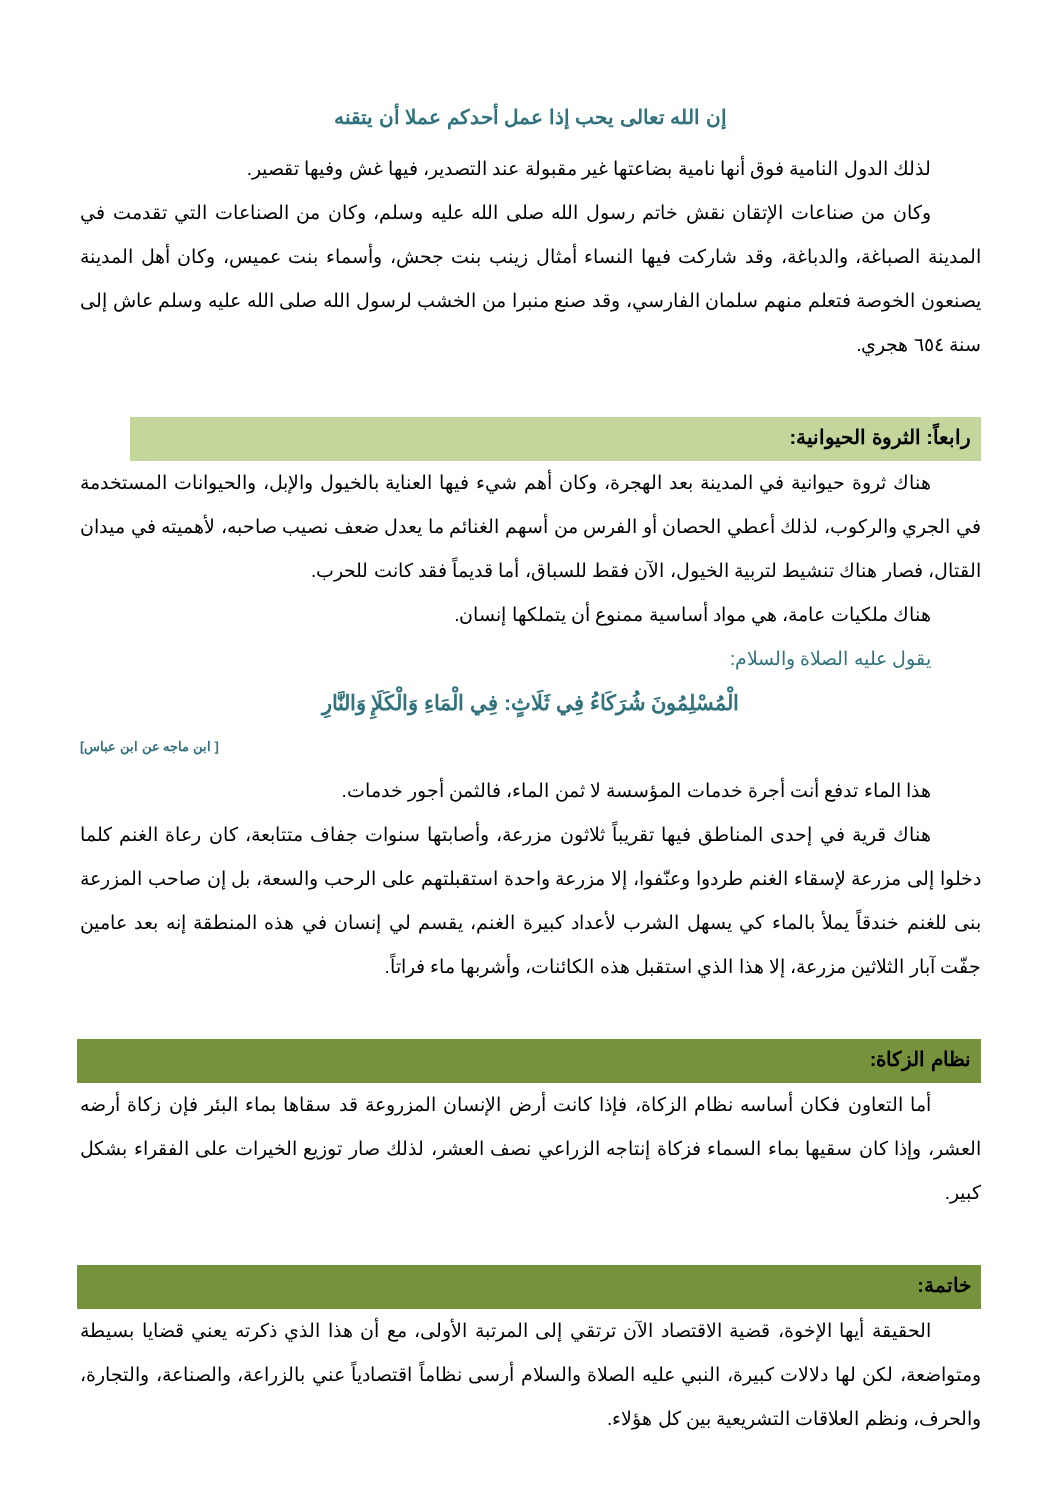إن الله تعالى يحب إذا عمل أحدكم عملا أن يتقنه
لذلك الدول النامية فوق أنها نامية بضاعتها غير مقبولة عند التصدير، فيها غش وفيها تقصير.
وكان من صناعات الإتقان نقش خاتم رسول الله صلى الله عليه وسلم، وكان من الصناعات التي تقدمت في المدينة الصباغة، والدباغة، وقد شاركت فيها النساء أمثال زينب بنت جحش، وأسماء بنت عميس، وكان أهل المدينة يصنعون الخوصة فتعلم منهم سلمان الفارسي، وقد صنع منبرا من الخشب لرسول الله صلى الله عليه وسلم عاش إلى سنة ٦٥٤ هجري.
رابعاً: الثروة الحيوانية:
هناك ثروة حيوانية في المدينة بعد الهجرة، وكان أهم شيء فيها العناية بالخيول والإبل، والحيوانات المستخدمة في الجري والركوب، لذلك أعطي الحصان أو الفرس من أسهم الغنائم ما يعدل ضعف نصيب صاحبه، لأهميته في ميدان القتال، فصار هناك تنشيط لتربية الخيول، الآن فقط للسباق، أما قديماً فقد كانت للحرب.
هناك ملكيات عامة، هي مواد أساسية ممنوع أن يتملكها إنسان.
يقول عليه الصلاة والسلام:
الْمُسْلِمُونَ شُرَكَاءُ فِي ثَلَاثٍ: فِي الْمَاءِ وَالْكَلَإِ وَالنَّارِ
[ ابن ماجه عن ابن عباس]
هذا الماء تدفع أنت أجرة خدمات المؤسسة لا ثمن الماء، فالثمن أجور خدمات.
هناك قرية في إحدى المناطق فيها تقريباً ثلاثون مزرعة، وأصابتها سنوات جفاف متتابعة، كان رعاة الغنم كلما دخلوا إلى مزرعة لإسقاء الغنم طردوا وعنّفوا، إلا مزرعة واحدة استقبلتهم على الرحب والسعة، بل إن صاحب المزرعة بنى للغنم خندقاً يملأ بالماء كي يسهل الشرب لأعداد كبيرة الغنم، يقسم لي إنسان في هذه المنطقة إنه بعد عامين جفّت آبار الثلاثين مزرعة، إلا هذا الذي استقبل هذه الكائنات، وأشربها ماء فراتاً.
نظام الزكاة:
أما التعاون فكان أساسه نظام الزكاة، فإذا كانت أرض الإنسان المزروعة قد سقاها بماء البئر فإن زكاة أرضه العشر، وإذا كان سقيها بماء السماء فزكاة إنتاجه الزراعي نصف العشر، لذلك صار توزيع الخيرات على الفقراء بشكل كبير.
خاتمة:
الحقيقة أيها الإخوة، قضية الاقتصاد الآن ترتقي إلى المرتبة الأولى، مع أن هذا الذي ذكرته يعني قضايا بسيطة ومتواضعة، لكن لها دلالات كبيرة، النبي عليه الصلاة والسلام أرسى نظاماً اقتصادياً عني بالزراعة، والصناعة، والتجارة، والحرف، ونظم العلاقات التشريعية بين كل هؤلاء.